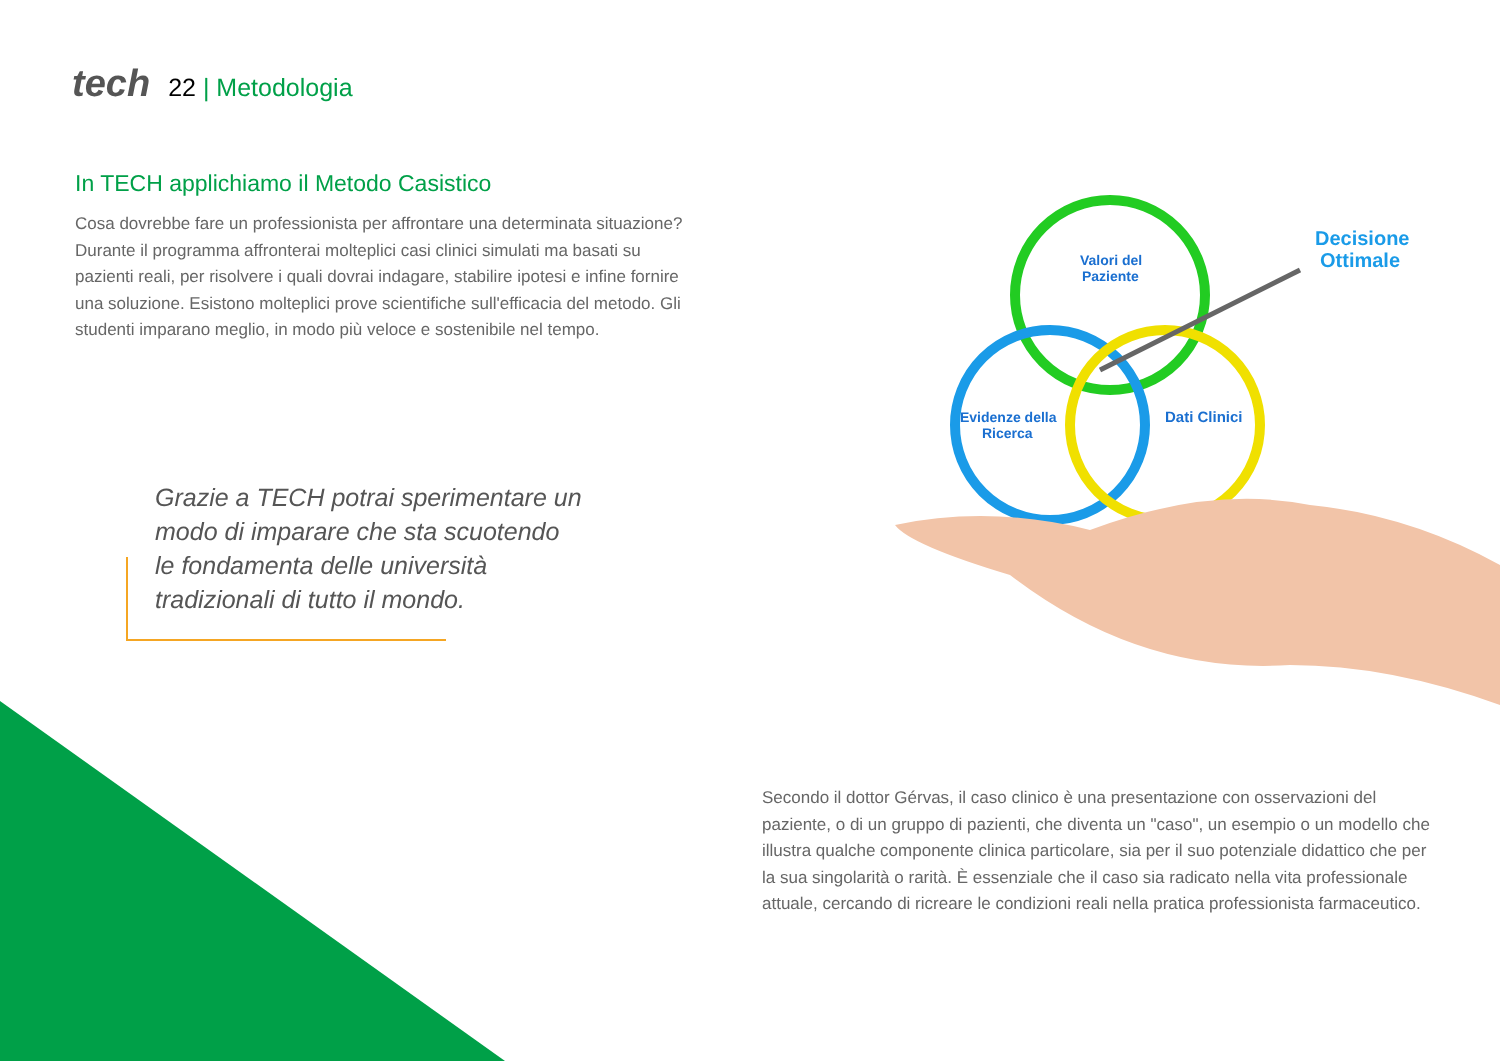tech 22 | Metodologia
In TECH applichiamo il Metodo Casistico
Cosa dovrebbe fare un professionista per affrontare una determinata situazione? Durante il programma affronterai molteplici casi clinici simulati ma basati su pazienti reali, per risolvere i quali dovrai indagare, stabilire ipotesi e infine fornire una soluzione. Esistono molteplici prove scientifiche sull'efficacia del metodo. Gli studenti imparano meglio, in modo più veloce e sostenibile nel tempo.
Grazie a TECH potrai sperimentare un modo di imparare che sta scuotendo le fondamenta delle università tradizionali di tutto il mondo.
Valori del
Paziente
Decisione
Ottimale
Evidenze della
Ricerca
Dati Clinici
Secondo il dottor Gérvas, il caso clinico è una presentazione con osservazioni del paziente, o di un gruppo di pazienti, che diventa un "caso", un esempio o un modello che illustra qualche componente clinica particolare, sia per il suo potenziale didattico che per la sua singolarità o rarità. È essenziale che il caso sia radicato nella vita professionale attuale, cercando di ricreare le condizioni reali nella pratica professionista farmaceutico.